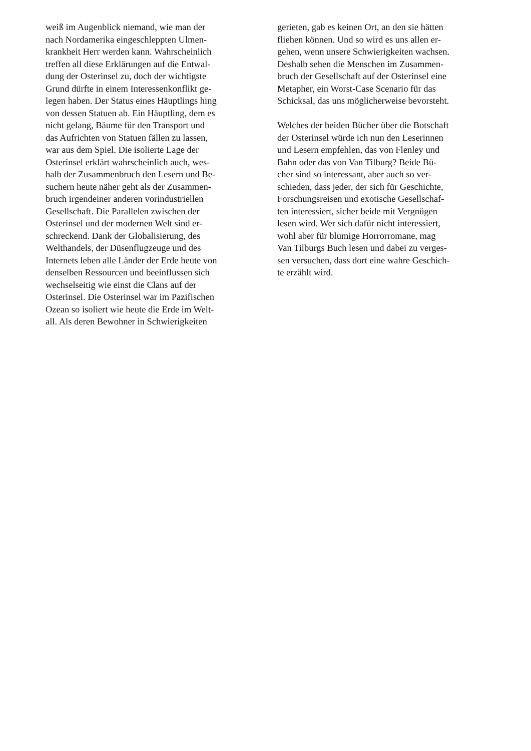weiß im Augenblick niemand, wie man der
nach Nordamerika eingeschleppten Ulmen-
krankheit Herr werden kann. Wahrscheinlich
treffen all diese Erklärungen auf die Entwal-
dung der Osterinsel zu, doch der wichtigste
Grund dürfte in einem Interessenkonflikt ge-
legen haben. Der Status eines Häuptlings hing
von dessen Statuen ab. Ein Häuptling, dem es
nicht gelang, Bäume für den Transport und
das Aufrichten von Statuen fällen zu lassen,
war aus dem Spiel. Die isolierte Lage der
Osterinsel erklärt wahrscheinlich auch, wes-
halb der Zusammenbruch den Lesern und Be-
suchern heute näher geht als der Zusammen-
bruch irgendeiner anderen vorindustriellen
Gesellschaft. Die Parallelen zwischen der
Osterinsel und der modernen Welt sind er-
schreckend. Dank der Globalisierung, des
Welthandels, der Düsenflugzeuge und des
Internets leben alle Länder der Erde heute von
denselben Ressourcen und beeinflussen sich
wechselseitig wie einst die Clans auf der
Osterinsel. Die Osterinsel war im Pazifischen
Ozean so isoliert wie heute die Erde im Welt-
all. Als deren Bewohner in Schwierigkeiten
gerieten, gab es keinen Ort, an den sie hätten
fliehen können. Und so wird es uns allen er-
gehen, wenn unsere Schwierigkeiten wachsen.
Deshalb sehen die Menschen im Zusammen-
bruch der Gesellschaft auf der Osterinsel eine
Metapher, ein Worst-Case Scenario für das
Schicksal, das uns möglicherweise bevorsteht.
Welches der beiden Bücher über die Botschaft
der Osterinsel würde ich nun den Leserinnen
und Lesern empfehlen, das von Flenley und
Bahn oder das von Van Tilburg? Beide Bü-
cher sind so interessant, aber auch so ver-
schieden, dass jeder, der sich für Geschichte,
Forschungsreisen und exotische Gesellschaf-
ten interessiert, sicher beide mit Vergnügen
lesen wird. Wer sich dafür nicht interessiert,
wohl aber für blumige Horrorromane, mag
Van Tilburgs Buch lesen und dabei zu verges-
sen versuchen, dass dort eine wahre Geschich-
te erzählt wird.